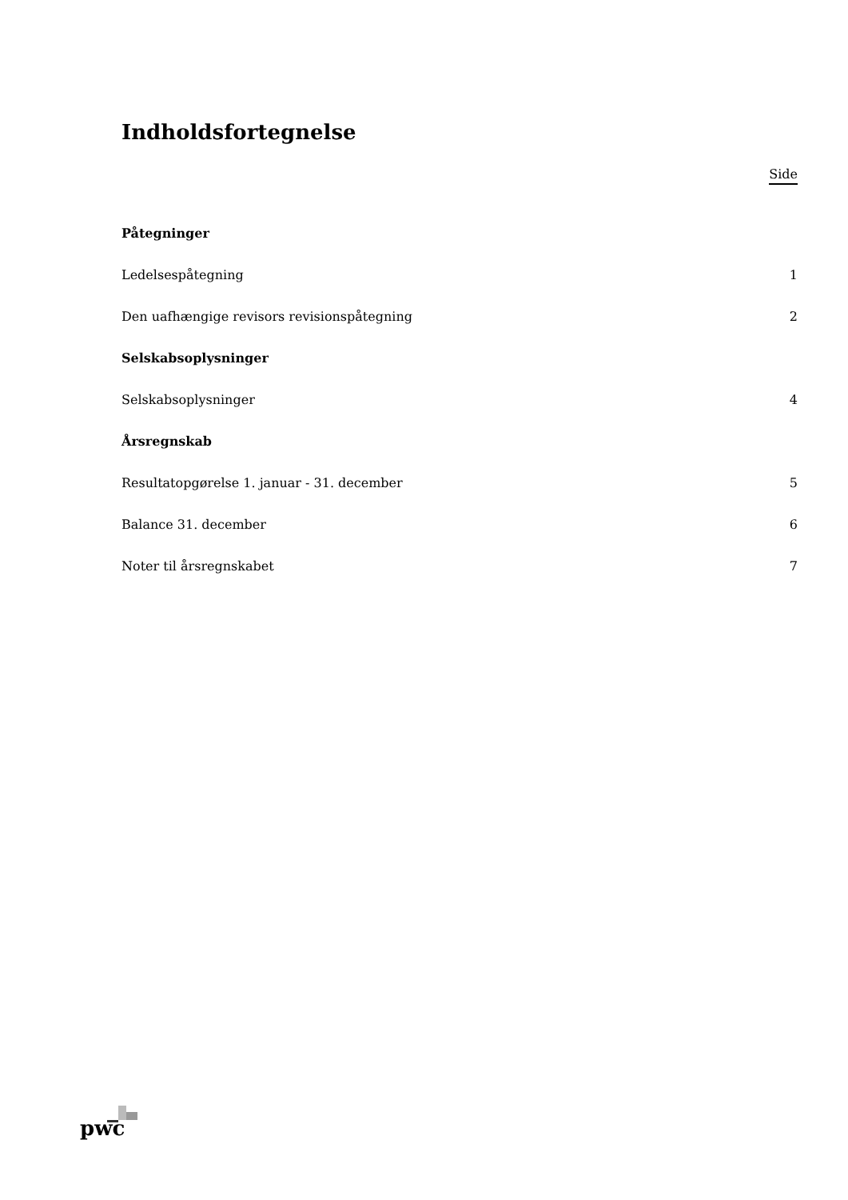Indholdsfortegnelse
Side
| Påtegninger | |
| Ledelsespåtegning | 1 |
| Den uafhængige revisors revisionspåtegning | 2 |
| Selskabsoplysninger | |
| Selskabsoplysninger | 4 |
| Årsregnskab | |
| Resultatopgørelse 1. januar - 31. december | 5 |
| Balance 31. december | 6 |
| Noter til årsregnskabet | 7 |
pwc